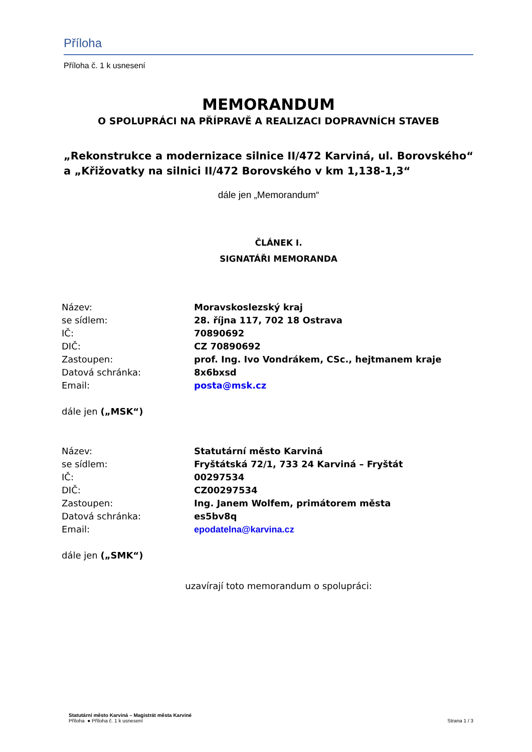Příloha
Příloha č. 1 k usnesení
MEMORANDUM
O SPOLUPRÁCI NA PŘÍPRAVĚ A REALIZACI DOPRAVNÍCH STAVEB
„Rekonstrukce a modernizace silnice II/472 Karviná, ul. Borovského“ a „Křižovatky na silnici II/472 Borovského v km 1,138-1,3“
dále jen „Memorandum“
ČLÁNEK I.
SIGNATÁŘI MEMORANDA
| Název: | Moravskoslezský kraj |
| se sídlem: | 28. října 117, 702 18 Ostrava |
| IČ: | 70890692 |
| DIČ: | CZ 70890692 |
| Zastoupen: | prof. Ing. Ivo Vondrákem, CSc., hejtmanem kraje |
| Datová schránka: | 8x6bxsd |
| Email: | posta@msk.cz |
dále jen („MSK“)
| Název: | Statutární město Karviná |
| se sídlem: | Fryštátská 72/1, 733 24 Karviná – Fryštát |
| IČ: | 00297534 |
| DIČ: | CZ00297534 |
| Zastoupen: | Ing. Janem Wolfem, primátorem města |
| Datová schránka: | es5bv8q |
| Email: | epodatelna@karvina.cz |
dále jen („SMK“)
uzavírají toto memorandum o spolupráci:
Statutární město Karviná – Magistrát města Karviné
Příloha ● Příloha č. 1 k usnesení
Strana 1 / 3